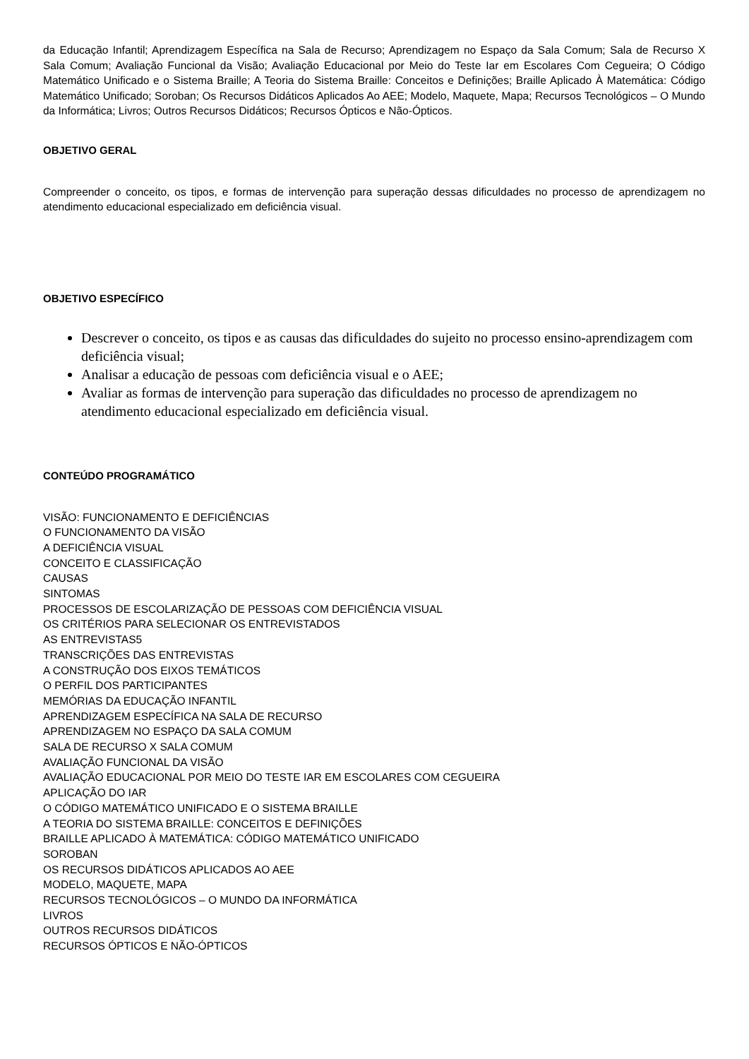da Educação Infantil; Aprendizagem Específica na Sala de Recurso; Aprendizagem no Espaço da Sala Comum; Sala de Recurso X Sala Comum; Avaliação Funcional da Visão; Avaliação Educacional por Meio do Teste Iar em Escolares Com Cegueira; O Código Matemático Unificado e o Sistema Braille; A Teoria do Sistema Braille: Conceitos e Definições; Braille Aplicado À Matemática: Código Matemático Unificado; Soroban; Os Recursos Didáticos Aplicados Ao AEE; Modelo, Maquete, Mapa; Recursos Tecnológicos – O Mundo da Informática; Livros; Outros Recursos Didáticos; Recursos Ópticos e Não-Ópticos.
OBJETIVO GERAL
Compreender o conceito, os tipos, e formas de intervenção para superação dessas dificuldades no processo de aprendizagem no atendimento educacional especializado em deficiência visual.
OBJETIVO ESPECÍFICO
Descrever o conceito, os tipos e as causas das dificuldades do sujeito no processo ensino-aprendizagem com deficiência visual;
Analisar a educação de pessoas com deficiência visual e o AEE;
Avaliar as formas de intervenção para superação das dificuldades no processo de aprendizagem no atendimento educacional especializado em deficiência visual.
CONTEÚDO PROGRAMÁTICO
VISÃO: FUNCIONAMENTO E DEFICIÊNCIAS
O FUNCIONAMENTO DA VISÃO
A DEFICIÊNCIA VISUAL
CONCEITO E CLASSIFICAÇÃO
CAUSAS
SINTOMAS
PROCESSOS DE ESCOLARIZAÇÃO DE PESSOAS COM DEFICIÊNCIA VISUAL
OS CRITÉRIOS PARA SELECIONAR OS ENTREVISTADOS
AS ENTREVISTAS5
TRANSCRIÇÕES DAS ENTREVISTAS
A CONSTRUÇÃO DOS EIXOS TEMÁTICOS
O PERFIL DOS PARTICIPANTES
MEMÓRIAS DA EDUCAÇÃO INFANTIL
APRENDIZAGEM ESPECÍFICA NA SALA DE RECURSO
APRENDIZAGEM NO ESPAÇO DA SALA COMUM
SALA DE RECURSO X SALA COMUM
AVALIAÇÃO FUNCIONAL DA VISÃO
AVALIAÇÃO EDUCACIONAL POR MEIO DO TESTE IAR EM ESCOLARES COM CEGUEIRA
APLICAÇÃO DO IAR
O CÓDIGO MATEMÁTICO UNIFICADO E O SISTEMA BRAILLE
A TEORIA DO SISTEMA BRAILLE: CONCEITOS E DEFINIÇÕES
BRAILLE APLICADO À MATEMÁTICA: CÓDIGO MATEMÁTICO UNIFICADO
SOROBAN
OS RECURSOS DIDÁTICOS APLICADOS AO AEE
MODELO, MAQUETE, MAPA
RECURSOS TECNOLÓGICOS – O MUNDO DA INFORMÁTICA
LIVROS
OUTROS RECURSOS DIDÁTICOS
RECURSOS ÓPTICOS E NÃO-ÓPTICOS